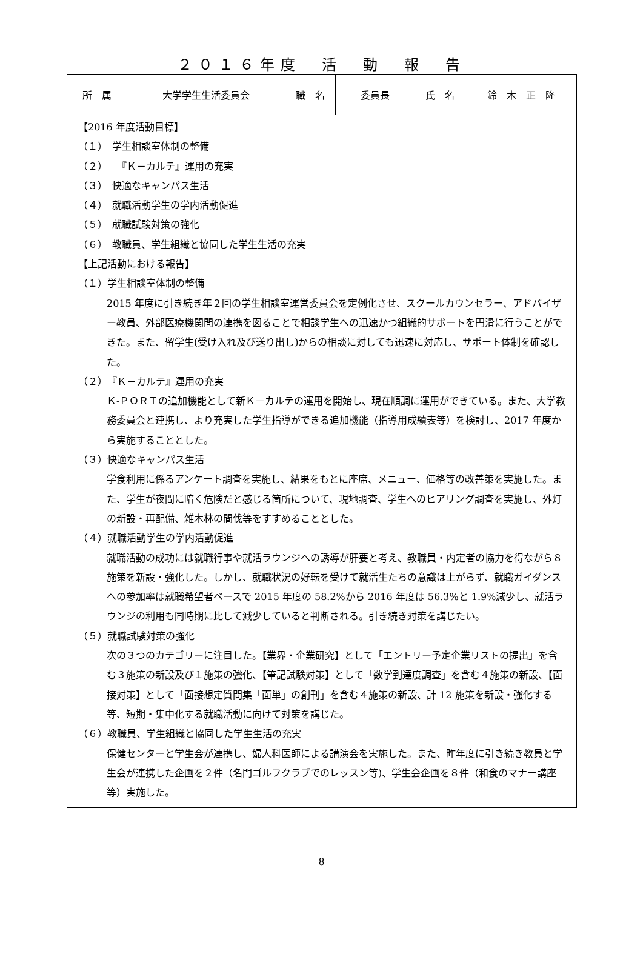２０１６年度　活　動　報　告
| 所 属 | 大学学生生活委員会 | 職 名 | 委員長 | 氏 名 | 鈴 木 正 隆 |
| 【2016 年度活動目標】 （１） 学生相談室体制の整備 （２） 『Ｋ－カルテ』運用の充実 （３） 快適なキャンパス生活 （４） 就職活動学生の学内活動促進 （５） 就職試験対策の強化 （６） 教職員、学生組織と協同した学生生活の充実 【上記活動における報告】 （１）学生相談室体制の整備 2015 年度に引き続き年２回の学生相談室運営委員会を定例化させ、スクールカウンセラー、アドバイザー教員、外部医療機関間の連携を図ることで相談学生への迅速かつ組織的サポートを円滑に行うことができた。また、留学生(受け入れ及び送り出し)からの相談に対しても迅速に対応し、サポート体制を確認した。 （２）『Ｋ－カルテ』運用の充実 Ｋ-ＰＯＲＴの追加機能として新Ｋ－カルテの運用を開始し、現在順調に運用ができている。また、大学教務委員会と連携し、より充実した学生指導ができる追加機能（指導用成績表等）を検討し、2017 年度から実施することとした。 （３）快適なキャンパス生活 学食利用に係るアンケート調査を実施し、結果をもとに座席、メニュー、価格等の改善策を実施した。また、学生が夜間に暗く危険だと感じる箇所について、現地調査、学生へのヒアリング調査を実施し、外灯の新設・再配備、雑木林の間伐等をすすめることとした。 （４）就職活動学生の学内活動促進 就職活動の成功には就職行事や就活ラウンジへの誘導が肝要と考え、教職員・内定者の協力を得ながら８施策を新設・強化した。しかし、就職状況の好転を受けて就活生たちの意識は上がらず、就職ガイダンスへの参加率は就職希望者ベースで 2015 年度の 58.2%から 2016 年度は 56.3%と 1.9%減少し、就活ラウンジの利用も同時期に比して減少していると判断される。引き続き対策を講じたい。 （５）就職試験対策の強化 次の３つのカテゴリーに注目した。【業界・企業研究】として「エントリー予定企業リストの提出」を含む３施策の新設及び１施策の強化、【筆記試験対策】として「数学到達度調査」を含む４施策の新設、【面接対策】として「面接想定質問集「面単」の創刊」を含む４施策の新設、計 12 施策を新設・強化する等、短期・集中化する就職活動に向けて対策を講じた。 （６）教職員、学生組織と協同した学生生活の充実 保健センターと学生会が連携し、婦人科医師による講演会を実施した。また、昨年度に引き続き教員と学生会が連携した企画を２件（名門ゴルフクラブでのレッスン等)、学生会企画を８件（和食のマナー講座等）実施した。 | | | | | |
8